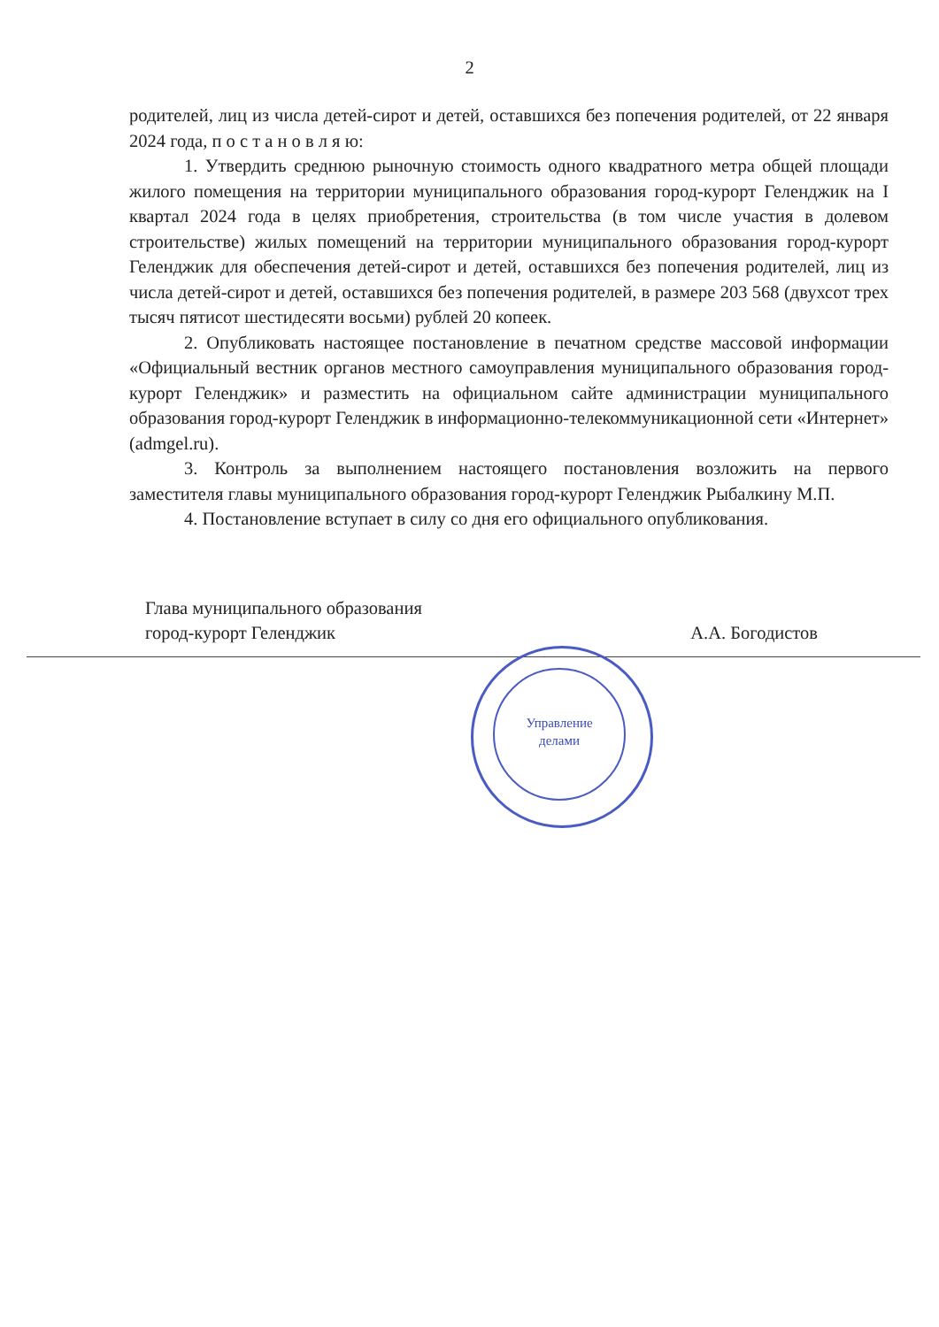2
родителей, лиц из числа детей-сирот и детей, оставшихся без попечения родителей, от 22 января 2024 года, п о с т а н о в л я ю:
1. Утвердить среднюю рыночную стоимость одного квадратного метра общей площади жилого помещения на территории муниципального образования город-курорт Геленджик на I квартал 2024 года в целях приобретения, строительства (в том числе участия в долевом строительстве) жилых помещений на территории муниципального образования город-курорт Геленджик для обеспечения детей-сирот и детей, оставшихся без попечения родителей, лиц из числа детей-сирот и детей, оставшихся без попечения родителей, в размере 203 568 (двухсот трех тысяч пятисот шестидесяти восьми) рублей 20 копеек.
2. Опубликовать настоящее постановление в печатном средстве массовой информации «Официальный вестник органов местного самоуправления муниципального образования город-курорт Геленджик» и разместить на официальном сайте администрации муниципального образования город-курорт Геленджик в информационно-телекоммуникационной сети «Интернет» (admgel.ru).
3. Контроль за выполнением настоящего постановления возложить на первого заместителя главы муниципального образования город-курорт Геленджик Рыбалкину М.П.
4. Постановление вступает в силу со дня его официального опубликования.
Управление
делами
Глава муниципального образования
город-курорт Геленджик
А.А. Богодистов